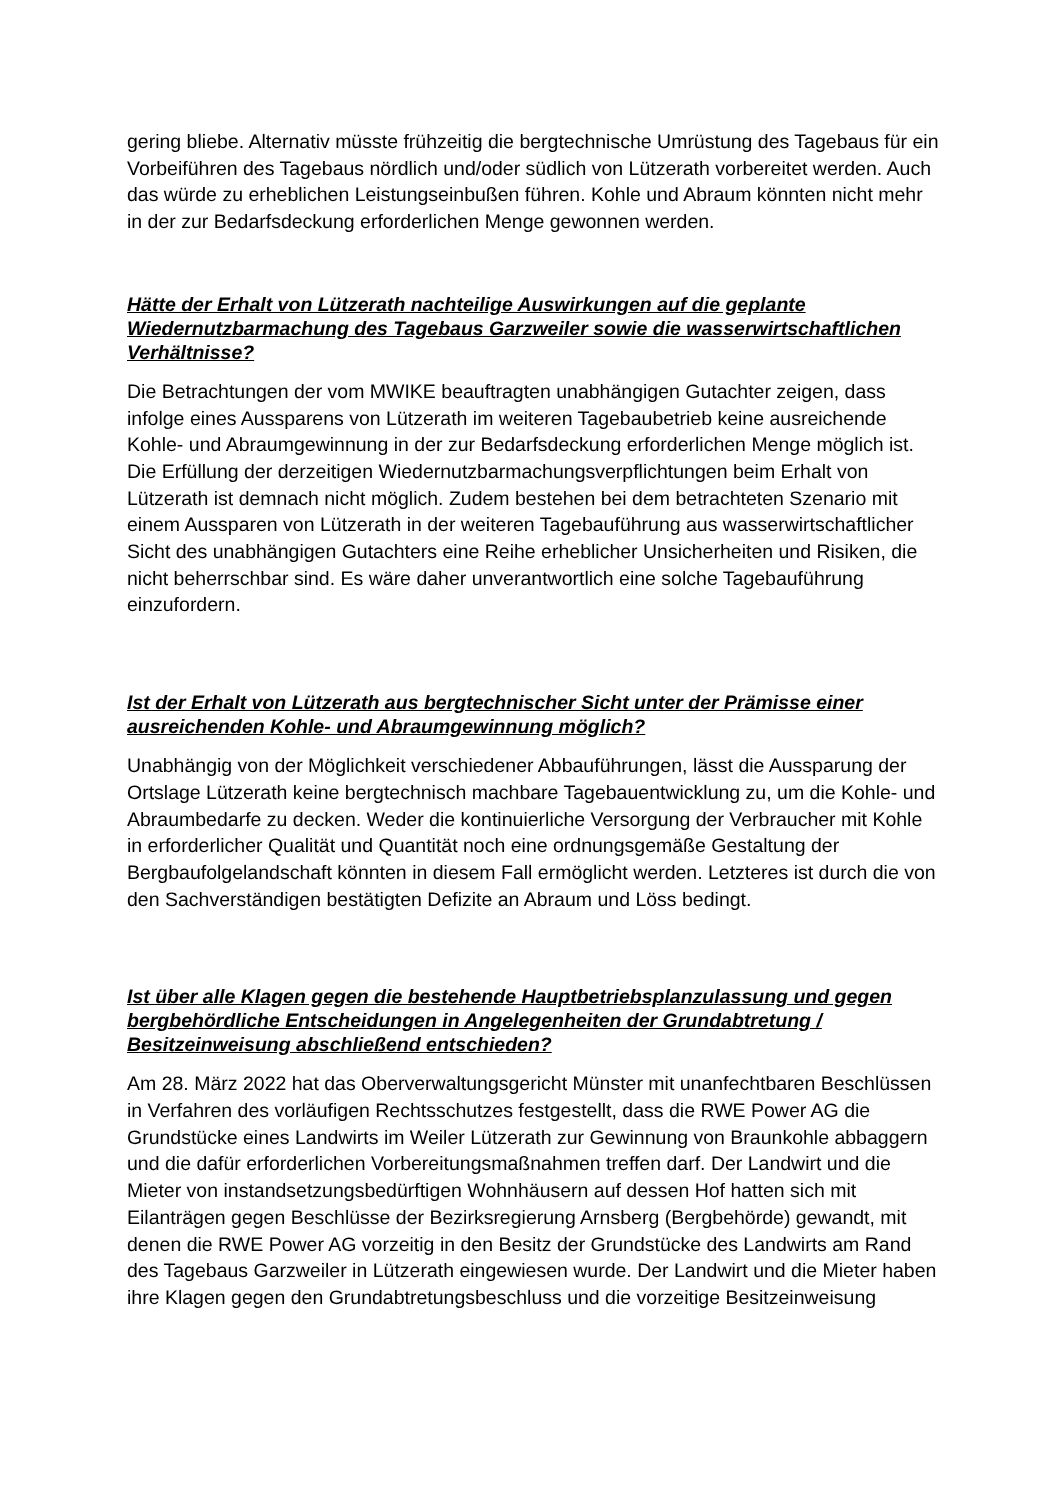gering bliebe. Alternativ müsste frühzeitig die bergtechnische Umrüstung des Tagebaus für ein Vorbeiführen des Tagebaus nördlich und/oder südlich von Lützerath vorbereitet werden. Auch das würde zu erheblichen Leistungseinbußen führen. Kohle und Abraum könnten nicht mehr in der zur Bedarfsdeckung erforderlichen Menge gewonnen werden.
Hätte der Erhalt von Lützerath nachteilige Auswirkungen auf die geplante Wiedernutzbarmachung des Tagebaus Garzweiler sowie die wasserwirtschaftlichen Verhältnisse?
Die Betrachtungen der vom MWIKE beauftragten unabhängigen Gutachter zeigen, dass infolge eines Aussparens von Lützerath im weiteren Tagebaubetrieb keine ausreichende Kohle- und Abraumgewinnung in der zur Bedarfsdeckung erforderlichen Menge möglich ist. Die Erfüllung der derzeitigen Wiedernutzbarmachungsverpflichtungen beim Erhalt von Lützerath ist demnach nicht möglich. Zudem bestehen bei dem betrachteten Szenario mit einem Aussparen von Lützerath in der weiteren Tagebauführung aus wasserwirtschaftlicher Sicht des unabhängigen Gutachters eine Reihe erheblicher Unsicherheiten und Risiken, die nicht beherrschbar sind. Es wäre daher unverantwortlich eine solche Tagebauführung einzufordern.
Ist der Erhalt von Lützerath aus bergtechnischer Sicht unter der Prämisse einer ausreichenden Kohle- und Abraumgewinnung möglich?
Unabhängig von der Möglichkeit verschiedener Abbauführungen, lässt die Aussparung der Ortslage Lützerath keine bergtechnisch machbare Tagebauentwicklung zu, um die Kohle- und Abraumbedarfe zu decken. Weder die kontinuierliche Versorgung der Verbraucher mit Kohle in erforderlicher Qualität und Quantität noch eine ordnungsgemäße Gestaltung der Bergbaufolgelandschaft könnten in diesem Fall ermöglicht werden. Letzteres ist durch die von den Sachverständigen bestätigten Defizite an Abraum und Löss bedingt.
Ist über alle Klagen gegen die bestehende Hauptbetriebsplanzulassung und gegen bergbehördliche Entscheidungen in Angelegenheiten der Grundabtretung / Besitzeinweisung abschließend entschieden?
Am 28. März 2022 hat das Oberverwaltungsgericht Münster mit unanfechtbaren Beschlüssen in Verfahren des vorläufigen Rechtsschutzes festgestellt, dass die RWE Power AG die Grundstücke eines Landwirts im Weiler Lützerath zur Gewinnung von Braunkohle abbaggern und die dafür erforderlichen Vorbereitungsmaßnahmen treffen darf. Der Landwirt und die Mieter von instandsetzungsbedürftigen Wohnhäusern auf dessen Hof hatten sich mit Eilanträgen gegen Beschlüsse der Bezirksregierung Arnsberg (Bergbehörde) gewandt, mit denen die RWE Power AG vorzeitig in den Besitz der Grundstücke des Landwirts am Rand des Tagebaus Garzweiler in Lützerath eingewiesen wurde. Der Landwirt und die Mieter haben ihre Klagen gegen den Grundabtretungsbeschluss und die vorzeitige Besitzeinweisung